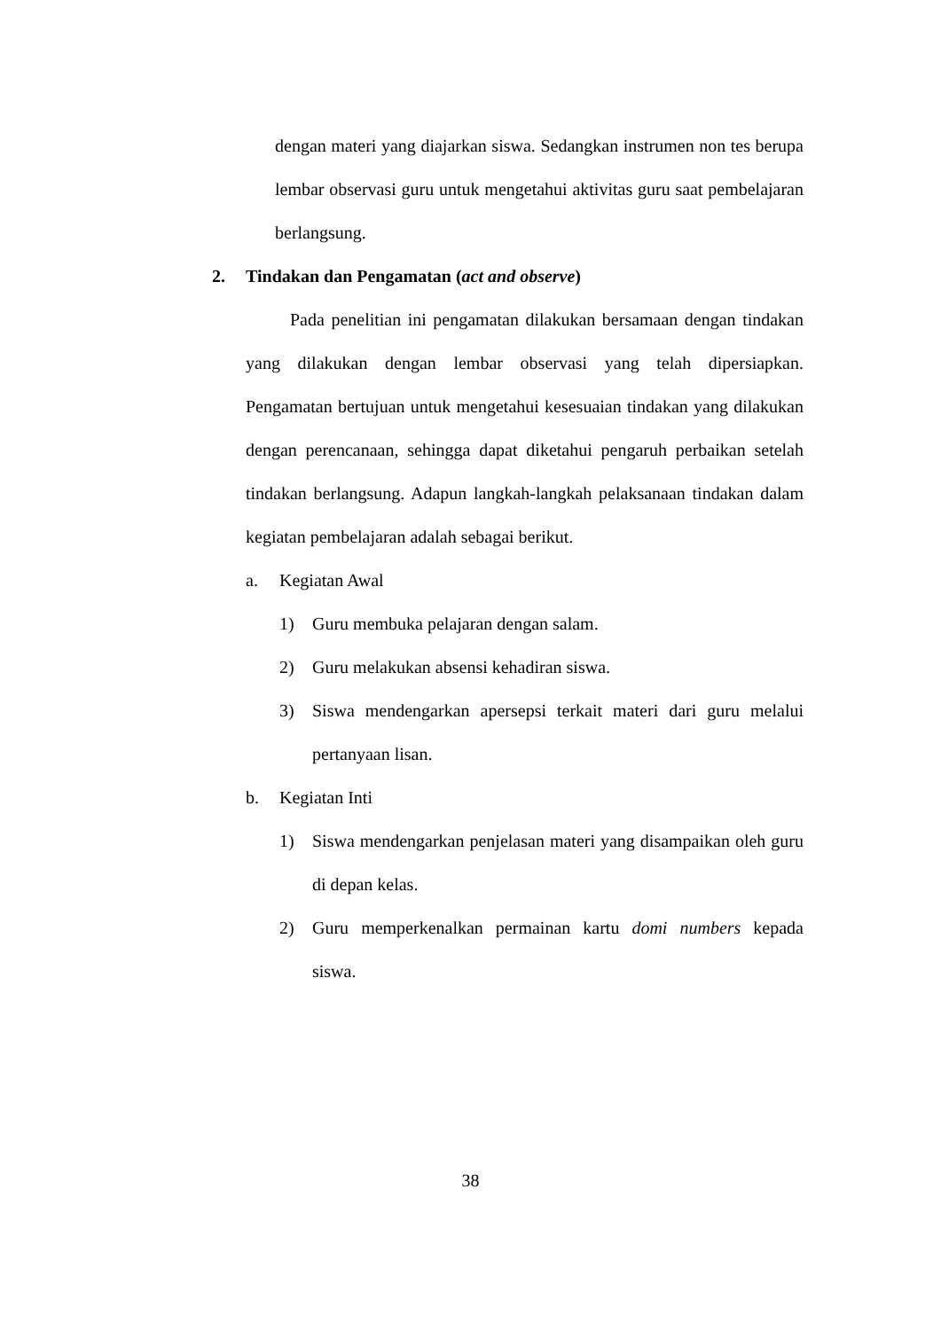dengan materi yang diajarkan siswa. Sedangkan instrumen non tes berupa lembar observasi guru untuk mengetahui aktivitas guru saat pembelajaran berlangsung.
2. Tindakan dan Pengamatan (act and observe)
Pada penelitian ini pengamatan dilakukan bersamaan dengan tindakan yang dilakukan dengan lembar observasi yang telah dipersiapkan. Pengamatan bertujuan untuk mengetahui kesesuaian tindakan yang dilakukan dengan perencanaan, sehingga dapat diketahui pengaruh perbaikan setelah tindakan berlangsung. Adapun langkah-langkah pelaksanaan tindakan dalam kegiatan pembelajaran adalah sebagai berikut.
a. Kegiatan Awal
1) Guru membuka pelajaran dengan salam.
2) Guru melakukan absensi kehadiran siswa.
3) Siswa mendengarkan apersepsi terkait materi dari guru melalui pertanyaan lisan.
b. Kegiatan Inti
1) Siswa mendengarkan penjelasan materi yang disampaikan oleh guru di depan kelas.
2) Guru memperkenalkan permainan kartu domi numbers kepada siswa.
38